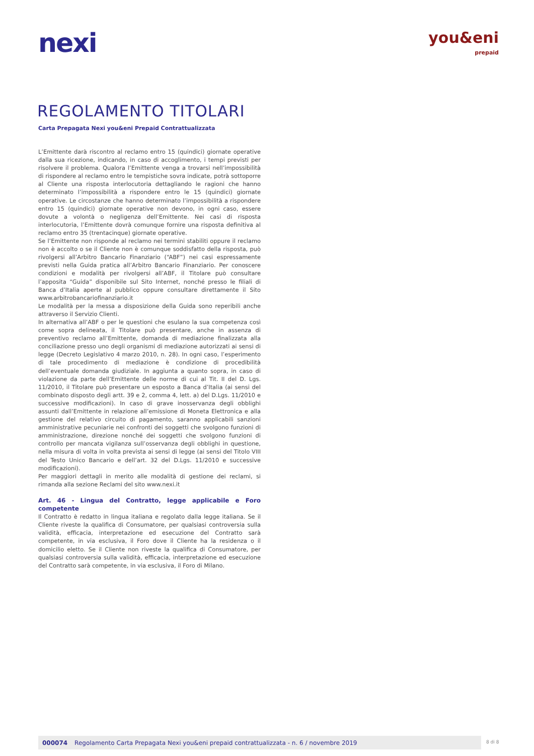nexi
you&eni
prepaid
REGOLAMENTO TITOLARI
Carta Prepagata Nexi you&eni Prepaid Contrattualizzata
L’Emittente darà riscontro al reclamo entro 15 (quindici) giornate operative dalla sua ricezione, indicando, in caso di accoglimento, i tempi previsti per risolvere il problema. Qualora l’Emittente venga a trovarsi nell’impossibilità di rispondere al reclamo entro le tempistiche sovra indicate, potrà sottoporre al Cliente una risposta interlocutoria dettagliando le ragioni che hanno determinato l’impossibilità a rispondere entro le 15 (quindici) giornate operative. Le circostanze che hanno determinato l’impossibilità a rispondere entro 15 (quindici) giornate operative non devono, in ogni caso, essere dovute a volontà o negligenza dell’Emittente. Nei casi di risposta interlocutoria, l’Emittente dovrà comunque fornire una risposta definitiva al reclamo entro 35 (trentacinque) giornate operative.
Se l’Emittente non risponde al reclamo nei termini stabiliti oppure il reclamo non è accolto o se il Cliente non è comunque soddisfatto della risposta, può rivolgersi all’Arbitro Bancario Finanziario (“ABF”) nei casi espressamente previsti nella Guida pratica all’Arbitro Bancario Finanziario. Per conoscere condizioni e modalità per rivolgersi all’ABF, il Titolare può consultare l’apposita “Guida” disponibile sul Sito Internet, nonché presso le filiali di Banca d’Italia aperte al pubblico oppure consultare direttamente il Sito www.arbitrobancariofinanziario.it
Le modalità per la messa a disposizione della Guida sono reperibili anche attraverso il Servizio Clienti.
In alternativa all’ABF o per le questioni che esulano la sua competenza così come sopra delineata, il Titolare può presentare, anche in assenza di preventivo reclamo all’Emittente, domanda di mediazione finalizzata alla conciliazione presso uno degli organismi di mediazione autorizzati ai sensi di legge (Decreto Legislativo 4 marzo 2010, n. 28). In ogni caso, l’esperimento di tale procedimento di mediazione è condizione di procedibilità dell’eventuale domanda giudiziale. In aggiunta a quanto sopra, in caso di violazione da parte dell’Emittente delle norme di cui al Tit. II del D. Lgs. 11/2010, il Titolare può presentare un esposto a Banca d’Italia (ai sensi del combinato disposto degli artt. 39 e 2, comma 4, lett. a) del D.Lgs. 11/2010 e successive modificazioni). In caso di grave inosservanza degli obblighi assunti dall’Emittente in relazione all’emissione di Moneta Elettronica e alla gestione del relativo circuito di pagamento, saranno applicabili sanzioni amministrative pecuniarie nei confronti dei soggetti che svolgono funzioni di amministrazione, direzione nonché dei soggetti che svolgono funzioni di controllo per mancata vigilanza sull’osservanza degli obblighi in questione, nella misura di volta in volta prevista ai sensi di legge (ai sensi del Titolo VIII del Testo Unico Bancario e dell’art. 32 del D.Lgs. 11/2010 e successive modificazioni).
Per maggiori dettagli in merito alle modalità di gestione dei reclami, si rimanda alla sezione Reclami del sito www.nexi.it
Art. 46 - Lingua del Contratto, legge applicabile e Foro competente
Il Contratto è redatto in lingua italiana e regolato dalla legge italiana. Se il Cliente riveste la qualifica di Consumatore, per qualsiasi controversia sulla validità, efficacia, interpretazione ed esecuzione del Contratto sarà competente, in via esclusiva, il Foro dove il Cliente ha la residenza o il domicilio eletto. Se il Cliente non riveste la qualifica di Consumatore, per qualsiasi controversia sulla validità, efficacia, interpretazione ed esecuzione del Contratto sarà competente, in via esclusiva, il Foro di Milano.
000074 Regolamento Carta Prepagata Nexi you&eni prepaid contrattualizzata - n. 6 / novembre 2019 8 di 8